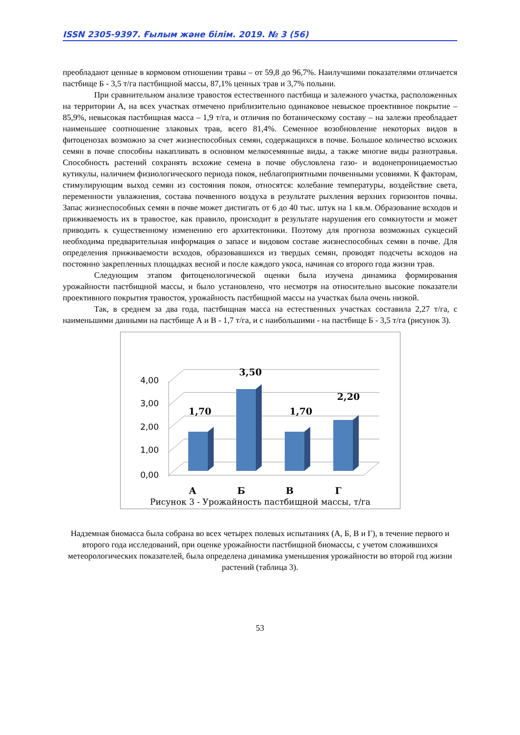ISSN 2305-9397. Ғылым және білім. 2019. № 3 (56)
преобладают ценные в кормовом отношении травы – от 59,8 до 96,7%. Наилучшими показателями отличается пастбище Б - 3,5 т/га пастбищной массы, 87,1% ценных трав и 3,7% полыни.
При сравнительном анализе травостоя естественного пастбища и залежного участка, расположенных на территории А, на всех участках отмечено приблизительно одинаковое невыское проективное покрытие – 85,9%, невысокая пастбищная масса – 1,9 т/га, и отличия по ботаническому составу – на залежи преобладает наименьшее соотношение злаковых трав, всего 81,4%. Семенное возобновление некоторых видов в фитоценозах возможно за счет жизнеспособных семян, содержащихся в почве. Большое количество всхожих семян в почве способны накапливать в основном мелкосемянные виды, а также многие виды разнотравья. Способность растений сохранять всхожие семена в почве обусловлена газо- и водонепроницаемостью кутикулы, наличием физиологического периода покоя, неблагоприятными почвенными усовиями. К факторам, стимулирующим выход семян из состояния покоя, относятся: колебание температуры, воздействие света, переменности увлажнения, состава почвенного воздуха в результате рыхления верхних горизонтов почвы. Запас жизнеспособных семян в почве может дистигать от 6 до 40 тыс. штук на 1 кв.м. Образование всходов и приживаемость их в травостое, как правило, происходит в результате нарушения его сомкнутости и может приводить к существенному изменению его архитектоники. Поэтому для прогноза возможных сукцесий необходима предварительная информация о запасе и видовом составе жизнеспособных семян в почве. Для определения приживаемости всходов, образовавшихся из твердых семян, проводят подсчеты всходов на постоянно закрепленных площадках весной и после каждого укоса, начиная со второго года жизни трав.
Следующим этапом фитоценологической оценки была изучена динамика формирования урожайности пастбищной массы, и было установлено, что несмотря на относительно высокие показатели проективного покрытия травостоя, урожайность пастбищной массы на участках была очень низкой.
Так, в среднем за два года, пастбищная масса на естественных участках составила 2,27 т/га, с наименьшими данными на пастбище А и В - 1,7 т/га, и с наибольшими - на пастбище Б - 3,5 т/га (рисунок 3).
4,00
3,00
2,00
1,00
0,00
1,70
3,50
1,70
2,20
А
Б
В
Г
Рисунок 3 - Урожайность пастбищной массы, т/га
Надземная биомасса была собрана во всех четырех полевых испытаниях (А, Б, В и Г), в течение первого и второго года исследований, при оценке урожайности пастбищной биомассы, с учетом сложившихся метеорологических показателей, была определена динамика уменьшения урожайности во второй год жизни растений (таблица 3).
53